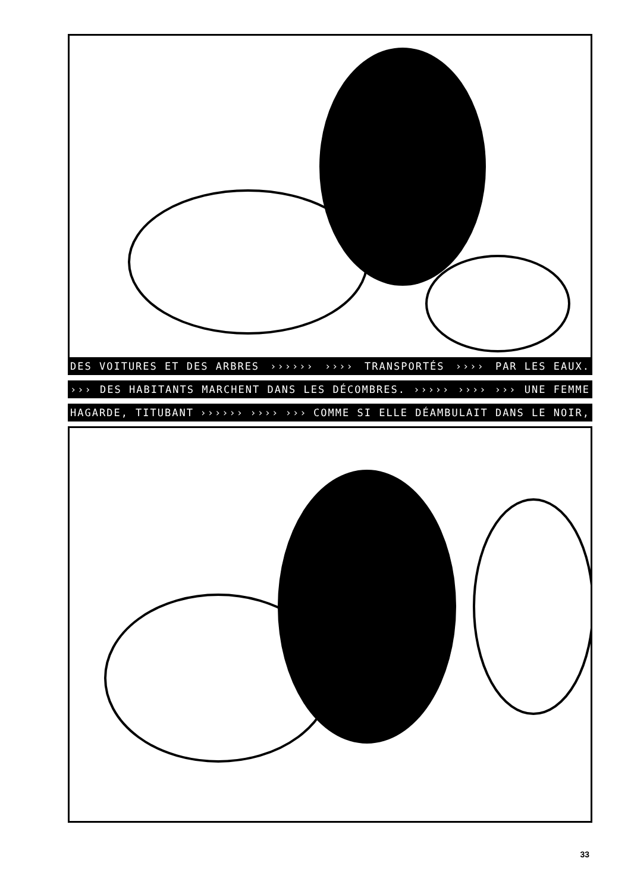DES VOITURES ET DES ARBRES ›››››› ›››› TRANSPORTÉS ›››› PAR LES EAUX.
››› DES HABITANTS MARCHENT DANS LES DÉCOMBRES. ››››› ›››› ››› UNE FEMME
HAGARDE, TITUBANT ›››››› ›››› ››› COMME SI ELLE DÉAMBULAIT DANS LE NOIR,
33